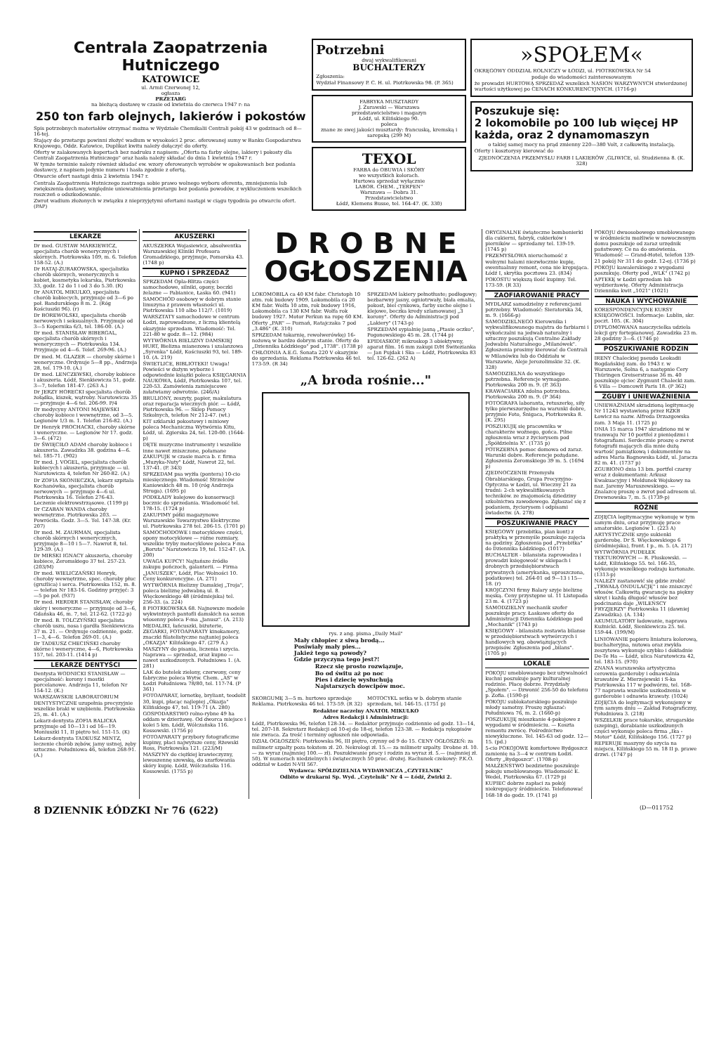Centrala Zaopatrzenia Hutniczego
KATOWICE
ul. Armii Czerwonej 12,
ogłasza
PRZETARG
na bieżącą dostawę w czasie od kwietnia do czerwca 1947 r: na
250 ton farb olejnych, lakierów i pokostów
Spis potrzebnych materiałów otrzymać można w Wydziale Chemikalii Centrali pokój 43 w godzinach od 8—16-tej.
Stający do przetargu powinni złożyć wadium w wysokości 2 proc. oferowanej sumy w Banku Gospodarstwa Krajowego, Oddz. Katowice, Duplikat kwitu należy dołączyć do oferty.
Oferty w zalakowanych kopertach bez nadruku z napisem: „Oferta na farby olejne, lakiery i pokosty dla Centrali Zaopatrzenia Hutniczego" oraz hasła należy składać do dnia 1 kwietnia 1947 r.
W tymże terminie należy również składać ew. wzory oferowanych wyrobów w opakowaniach bez podania dostawcy, z napisem jedynie numeru i hasła zgodnie z ofertą.
Otwarcie ofert nastąpi dnia 2 kwietnia 1947 r.
Centrala Zaopatrzenia Hutniczego zastrzega sobie prawo wolnego wyboru oferenta, zmniejszenia lub zwiększenia dostawy, względnie unieważnienia przetargu bez podania powodów, z wykluczeniem wszelkich roszczeń o odszkodowanie.
Zwrot wadium złożonych w związku z nieprzyjętymi ofertami nastąpi w ciągu tygodnia po otwarciu ofert. (PAP)
Potrzebni
dwaj wykwalifikowani
BUCHALTERZY
Zgłoszenia:
Wydział Finansowy P. C. H. ul. Piotrkowska 98. (P. 365)
FABRYKA MUSZTARDY
J. Żurawski — Warszawa
przedstawicielstwo i magazyn
Łódź, ul. Kilińskiego 90.
poleca
znane ze swej jakości musztardy: francuską, kremską i sarepską (299 M)
TEXOL
FARBA do OBUWIA i SKÓRY
we wszystkich kolorach.
Hurtowa sprzedaż wyłącznie
LABOR. CHEM. „TERPEN"
Warszawa — Dobra 31.
Przedstawicielstwo
Łódź, Klemens Busse, tel. 164-47. (K. 330)
»SPOŁEM«
OKRĘGOWY ODDZIAŁ ROLNICZY w ŁODZI, ul. PIOTRKOWSKA Nr 54
podaje do wiadomości zainteresowanym
że prowadzi HURTOWĄ SPRZEDAŻ wszelkich NASION WARZYWNYCH stwierdzonej wartości użytkowej po CENACH KONKURENCYJNYCH. (1716-p)
Poszukuje się:
2 lokomobile po 100 lub więcej HP każda, oraz 2 dynamomaszyn
o takiej samej mocy na prąd zmienny 220—380 Volt, z całkowitą instalacją.
Oferty i kosztorysy kierować do
ZJEDNOCZENIA PRZEMYSŁU FARB I LAKIERÓW ,GLIWICE, ul. Studzienna 8. (K. 328)
LEKARZE
Dr med. GUSTAW MARKIEWICZ, specjalista chorób wenerycznych i skórnych. Piotrkowska 109, m. 6. Telefon 158-52. (A.)
Dr RATAJ-ŻURAKOWSKA, specjalistka chorób skórnych, wenerycznych u kobiet, kosmetyka lekarska, Piotrkowska 33, godz. 12 do 1 i od 3 do 5.30. (R)
Dr ANATOL MIKULKO, specjalista chorób kobiecych, przyjmuje od 3—6 po poł. Bandurskiego 8 m. 2. (Róg Kościuszki 96). (r)
Dr BOREWOLSKI, specjalista chorób nerwowych i seksualnych. Przyjmuje od 3—5 Kopernika 6/3, tel. 186-00. (A.)
Dr med. STANISŁAW BIBERGAL, specjalista chorób skórnych i wenerycznych — Piotrkowska 134. Przyjmuje od 4—6. Telef. 269-96. (A.)
Dr med. M. GLAZER — choroby skórne i weneryczne. Ordynuje 5—8 pp., Andrzeja 28, tel. 179-10. (A.)
Dr med. LENCZEWSKI, choroby kobiece i akuszeria. Łódź, Sienkiewicza 51, godz. 3—7, telefon 181-47. (263 A.)
Dr JERZY HORECKI specjalista chorób żołądka, kiszek, wątroby. Narutowicza 35 — przyjmuje 4—6 tel. 206-99. P/4
Dr medycyny ANTONI MAJEWSKI choroby kobiece i wewnętrzne, od 3—5. Legionów 1/3 m. 1. Telefon 216-82. (A.)
Dr Henryk PROCHACKI, choroby skórne i weneryczne. — Legionów Nr 17. godz. 3—6. (472)
Dr ŚWIĘCIŁO ADAM choroby kobiece i akuszeria. Zawadzka 38. godzina 4—6. tel. 185-71. (902)
Dr med. J. VOGEL, specjalista chorób kobiecych i akuszeria, przyjmuje — ul. Narutowicza 4, telefon Nr 260-82. (A.)
Dr ZOFIA SKONIECZKA, lekarz szpitala Kochanówka, specjalista chorób nerwowych — przyjmuje 4—6 ul. Piotrkowska 16. Telefon 276-43. Leczenie elektrowstrząsowe. (1199 p)
Dr CZABAN WANDA choroby wewnętrzne. Piotrkowska 203. — Powróciła. Godz. 3—5. Tel. 147-38. (Kr. 207)
Dr med. M. ZAURMAN, specjalista chorób skórnych i wenerycznych, przyjmuje 8—10 i 5—7. Nawrot 8, tel. 129-39. (A.)
Dr MIRSKI IGNACY akuszeria, choroby kobiece, Żeromskiego 37 tel. 257-23. (203/M)
Dr med. WIELICZAŃSKI Henryk, choroby wewnętrzne, spec. choroby płuc (gruźlica) i serca. Piotrkowska 152, m. 8. — telefon Nr 183-16. Godziny przyjęć: 3—5 po poł. (937)
Dr med. HERDER STANISŁAW, choroby skóry i weneryczne — przyjmuje od 3—6, Gdańska 46, m. 7, tel. 212-62. (1722-p)
Dr med. B. TOLCZYŃSKI specjalista chorób uszu, nosa i gardła Sienkiewicza 37 m. 21. — Ordynuje codziennie, godz. 1—3, 4—6. Telefon 269-01. (A.)
Dr TADEUSZ CHECIŃSKI choroby skórne i weneryczne, 4—6, Piotrkowska 157, tel. 203-11. (1414 p)
LEKARZE DENTYŚCI
Dentysta WODNICKI STANISŁAW — specjalność: korony i mostki porcelanowe. Andrzeja 11, telefon Nr 154-12. (K.)
WARSZAWSKIE LABORATORIUM DENTYSTYCZNE uzupełnia precyzyjnie wszelkie braki w uzębieniu. Piotrkowska 25, m. 41. (A.)
Lekarz-dentysta ZOFIA BALICKA przyjmuje od 10—13 i od 16—19. Moniuszki 11, II piętro tel. 151-15. (K)
Lekarz-dentysta TADEUSZ MINTZ, leczenie chorób zębów, jamy ustnej, zęby sztuczne. Południowa 46, telefon 268-91. (A.)
AKUSZERKI
AKUSZERKA Wojasiewicz, absolwentka Warszawskiej Kliniki Profesora Gromadzkiego, przyjmuje, Pomorska 43. (1748 p)
KUPNO i SPRZEDAŻ
SPRZEDAM Opla-Blitza części samochodowe, silniki, opony, beczki żelazne — Pabianice, Łaska 60. (941)
SAMOCHÓD osobowy w dobrym stanie limuzyna z prawem własności ul. Piotrkowska 110 albo 112/7. (1019)
WARSZTATY samochodowe w centrum Łodzi, zaprowadzone, z liczną klientelą okazyjnie sprzedam. Wiadomość: Tel. 221-80 w godz. 8—12. (984)
WYTWÓRNIA BIELIZNY DAMSKIEJ HURT, Bielizna mianezowa i szalanzowa „Syrenka" Łódź, Kościuszki 93, tel. 189-10. (A. 219)
ŚWIETLICE, BIBLIOTEKI! Uwaga! Powieści w dużym wyborze i odpowiednie książki poleca KSIĘGARNIA NAUKOWA, Łódź, Piotrkowska 107, tel. 220-53. Zamówienia zamiejscowe załatwiamy odwrotnie. (246/A)
BRULIONY, zeszyty, papier, makulatura oraz reparacja wiecznych piór. — Łódź, Piotrkowska 96. — Sklep Pomocy Szkolnych, telefon Nr 212-47. (wł.)
KIT szklarski pokostowy i miniowy poleca Mechaniczna Wytwórnia Kitu, Łódź, ul. Zgierska 24, tel. 120-00. (1644-p)
DĘTE muzyczne instrumenty i wszelkie inne nawet zniszczone, połamane ZAKUPUJE w czasie marca b. r. firma „Muzyka-Nuty" Łódź, Nawrot 22, tel. 137-41. (P. 343)
SPRZEDAM psa wyżła (pontera) 10-cio miesięcznego. Wiadomość Strzelców Kaniowskich 48 m. 10 (róg Andrzeja Struga). (1695 p)
PODKŁADY kolejowe do konserwacji bocznic do sprzedania. Wiadomość tel. 178-15. (1724 p)
ZAKUPIMY półki magazynowe Warszawskie Towarzystwo Elektryczne ul. Piotrkowska 278 tel. 206-15. (1701 p)
SAMOCHODOWE i motocyklowe części, opony motocyklowe — różne rozmiary, wszelkie tryby motocyklowe poleca F-ma „Boruta" Narutowicza 19, tel. 152-47. (A. 200)
UWAGA KUPCY! Najtańsze źródło zakupu pończoch, galanterii. — Firma „JANUSZEK", Łódź, Plac Wolności 10. Ceny konkurencyjne. (A. 271)
WYTWÓRNIA Bielizny Damskiej „Troja", poleca bieliznę jedwabną ul. 8. Więckowskiego 48 (śródmiejska) tel. 256-33. (a. 224)
8 PIOTRKOWSKA 68. Najnowsze modele wykwintnych pantofli damskich na sezon wiosenny poleca F-ma „Janusz". (A. 213)
MEDALIKI, łańcuszki, biżuterie, ZEGARKI, FOTOAPARATY kinokamery, znaczki filatelistyczne najtaniej poleca „OKAZJA" Kilińskiego 47. (279 A.)
MASZYNY do pisania, liczenia i szycia. Naprawa — sprzedaż, oraz kupno — nawet uszkodzonych. Południowa 1. (A. 281)
LAK do butelek zielony, czerwony, ceny fabryczne poleca Wytw. Chem. „AS" w Łodzi Południowa 78/80, tel. 117-74. (P 361)
FOTOAPARAT, lornetkę, bryliant, teodolit 30, kupi, płacąc najlepiej „Okazja" Kilińskiego 47, tel. 119-71 (A. 280)
GOSPODARSTWO rolno-rybne 49 ha oddam w dzierżawę. Od dworca miejsce i kolei 5 km. Łódź, Wólczańska 116. Kossowski. (1756 p)
FOTOAPARATY przybory fotograficzne kupimy, płaci najwyższe ceny, Rżewski Ross, Piotrkowska 121. (223/M)
MASZYNY do ciężkiej krawieczyzny, lewoszennę szewską, do szarfowania skóry kupię. Łódź, Wólczańska 116. Kossowski. (1755 p)
D R O B N E
OGŁOSZENIA
LOKOMOBILA ca 40 KM fabr. Christoph 10 atm. rok budowy 1909. Lokomobila ca 20 KM fabr. Wolfa 10 atm, rok budowy 1916, Lokomobila ca 130 KM fabr. Wolfa rok budowy 1927. Motor Perkun na ropę 60 KM. Oferty „PAR" — Poznań, Ratajczaka 7 pod „3.486" (K. 310)
SPRZEDAM tokarnię, rewolwerówkę) 16-nożową w bardzo dobrym stanie. Oferty do „Dziennika Łódzkiego" pod „1738". (1738 p)
CHŁODNIA A.E.G. Sonata 220 V okazyjnie do sprzedania. Reklama Piotrkowska 46 tel. 173-59. (R 34)
SPRZEDAM lakiery pełnotłuste; podłogowy; bezbarwny jasny, ogniotrwały, biała emalia, pokost, biel cynkowa, farby suche olejne i klejowe, beczka kredy szlamowanej „3 korony". Oferty do Administracji pod „Lakiery" (1743-p)
SPRZEDAM sypialnię jasną „Ptasie oczko", Pogonowskiego 45 m. 28. (1744 p)
EPIDIASKOP, mikroskop 3 obiektywny, aparat film. 16 mm zakupi D/H Świtezianka — Jan Pujdak i Ska — Łódź, Piotrkowska 83 tel. 126-62. (262 A)
„A broda rośnie..."
rys. z ang. pisma „Daily Mail"
Mały chłopiec z siwą brodą...
Posiwiały mały pies...
Jakież tego są powody?
Gdzie przyczyna tego jest?!
Rzecz się prosto rozwiązuje,
Bo od świtu aż po noc
Pies i dziecię wysłuchują
Najstarszych dowcipów moc.
SKORGUMĘ 3—5 m. hurtowo sprzedaje Reklama. Piotrkowska 46 tel. 173-59. (R 32)
MOTOCYKL setka w b. dobrym stanie sprzedam, tel. 146-15. (1751 p)
Redaktor naczelny ANATOL MIKULKO
Adres Redakcji i Administracji:
Łódź, Piotrkowska 96, telefon 128-34. — Redaktor przyjmuje codziennie od godz. 13—14, tel. 207-18. Sekretarz Redakcji od 10-ej do 18-ej, telefon 123-38. — Redakcja rękopisów nie zwraca. Za treść i terminy ogłoszeń nie odpowiada.
DZIAŁ OGŁOSZEŃ: Piotrkowska 96, III piętro, czynny od 9 do 15. CENY OGŁOSZEŃ: za milimetr szpalty poza tekstem zł. 20. Nekrologi zł. 15.— za milimetr szpalty. Drobne zł. 10.— za wyraz (najmniej 100.— zł). Poszukiwanie pracy i rodzin za wyraz zł. 5.— (najmniej zł. 50). W numerach niedzielnych i świątecznych 50 proc. drożej. Rachunek czekowy: P.K.O. oddział w Łodzi N-VII 567.
Wydawca: SPÓŁDZIELNIA WYDAWNICZA „CZYTELNIK"
Odbito w drukarni Sp. Wyd. „Czytelnik" Nr 4 — Łódź, Żwirki 2.
ORYGINALNE świąteczne bombonierki dla cukierni, fabryk, cukierków i pierników — sprzedamy tel. 139-19. (1745 p)
PRZEMYSŁOWA nieruchomość z wolnymi halami niezwłocznie kupię, ewentualnny remont, cena nie krępująca. Łódź I, skrytka pocztowa 23. (834)
POKOSTU większą ilość kupimy. Tel. 173-59. (R 33)
ZAOFIAROWANIE PRACY
MYDLARZ samodzielny z referencjami potrzebny. Wiadomość: Sieratorska 34, m. 9. (1666-p)
SAMODZIELNEGO Kierownika i wykwalifikowanego majstra do farbiarni i wykończalni na jedwab naturalny i sztuczny poszukują Centralne Zakłady Jedwabiu Naturalnego „Milanówek". Zgłoszenia prosimy kierować do Centrali w Milanówku lub do Oddziału w Warszawie, Aleje Jerozolimskie 32. (K. 328)
SAMODZIELNA do wszystkiego potrzebna. Referencje wymagane. Piotrkowska 200 m. 9. (P. 363)
KRAWACIARKA zdolna potrzebna. Piotrkowska 200 m. 9. (P 364)
FOTOGRAFA laboranta, retuszerkę, siły tylko pierwszorzędne na warunki dobre, przyjmie Foto, Śnigaca, Piotrkowska 8. (K. 295)
POSZUKUJĘ się pracownika w charakterze woźnego, gońca. Pilne zgłoszenia wraz z życiorysem pod „Spółdzielnia X". (1735 p)
POTRZEBNA pomoc domowa od zaraz. Warunki dobre. Referencje pożądane. Zgłoszenia Żeromskiego 39 m. 5. (1694 p)
ZJEDNOCZENIE Przemysłu Obrabiarskiego, Grupa Precyzyjno-Optyczna w Łodzi, ul. Wieczny 21 za trudni: 2-ch wykwalifikowanych techników. ze znajomością dziedziny szkolnictwa zawodowego. Zgłaszać się z podaniem, życiorysem i odpisami świadectw. (A. 278)
POSZUKIWANIE PRACY
KSIĘGOWY (przebitka, plan kont) z praktyką w przemyśle poszukuje zajęcia na godziny. Zgłoszenia pod „Przebitka" do Dziennika Łódzkiego. (1017)
BUCHALTER - bilansista zaprowadza i prowadzi księgowość w sklepach i drobnych przedsiębiorstwach prywatnych (amerykanka, uproszczona, podatkowe) tel. 264-01 od 9—13 i 15—18. (r)
KROJCZYNI firmy Balary szyje bieliznę męską. Ceny przystępne ul. 11 Listopada 23 m. 4. (1723 p)
SAMODZIELNY mechanik szofer poszukuje pracy. Łaskawe oferty do Administracji Dziennika Łódzkiego pod „Mechanik" (1743 p)
KSIĘGOWY - bilansista zestawia bilanse w przedsiębiorstwach wytwórczych i handlowych wg. obowiązujących przepisów. Zgłoszenia pod „bilans". (1705 p)
LOKALE
POKOJU umeblowanego bez używalności kuchni poszukuje pary kulturalnej rodzinie. Płacę dobrze. Przydziały „Społem". — Dzwonić 256-50 do telefonu p. Zofia. (1590-p)
POKOJU sublokatorskiego poszukuje młody samotny. Proszę zgłaszać: Południowa 76, m. 2. (1660-p)
POSZUKUJĘ mieszkanie 4-pokojowe z wygodami w śródmieściu. — Koszta remontu zwrócę. Pośrednictwo niewykluczone. Tel. 145-63 od godz. 12—15. (pd.)
5-cio POKOJOWE komfortowe Bydgoszcz zamienię na 3—4 w centrum Łodzi. Oferty „Bydgoszcz". (1708-p)
MAŁŻEŃSTWO bezdzietne poszukuje pokoju umeblowanego. Wiadomość E. Wedel, Piotrkowska 67. (1729 p)
KUPIEC dobrze zapłaci za pokój niekrepujący śródmieście. Telefonować 168-18 do godz. 19. (1741 p)
POKOJU dwuosobowego umeblowanego w śródmieściu możliwie w nowoczesnym domu poszukuje od zaraz urzędnik państwowy. Ce na do omówienia. Wiadomość — Grand-Hotel, telefon 139-21 pokój Nr 311 do godz. 12-ej. (1736 p)
POKOJU kawalerskiego z wygodami poszukuję. Oferty pod „WLK" (1742 p)
APTEKĘ w Łodzi sprzedam lub wydzierżawię. Oferty Administracja Dziennika kwit „1021" (1021)
NAUKA i WYCHOWANIE
KORESPONDENCYJNE KURSY KSIĘGOWOŚCI. Informacje: Lublin, skr. poczt. 105. (K. 304)
DYPLOMOWANA nauczycielka udziela lekcji gry fortepianowej. Zawadzka 23 m. 28 godziny 3—6. (1746 p)
POSZUKIWANIE RODZIN
IRENY Chaleckiej pseudo Leokadii Bogdańskiej zam. do 1943 r. w Warszawie, Solna 6, a następnie Cery Thüringen Greiserstrasse 36 m. 40 poszukuje ojciec Zygmunt Chalecki zam. 6 Villa — Domcowit Paris 18. (P 362)
ZGUBY i UNIEWAŻNIENIA
UNIEWAŻNIAM skradzioną legitymację Nr 11243 wystawioną przez RZKB Łowicz na nazw. Alfreda Drzazgowska zam. 3 Maja 11. (1725 p)
DNIA 15 marca 1947 skradziono mi w tramwaju Nr 10 portfel z pieniędzmi i fotografiami. Serdecznie proszę o zwrot fotografii mających dla mnie dużą wartość pamiątkową i dokumentów na adres Maria Bagnowska Łódź, ul. Jaracza 82 m. 41. (1737 p)
ZGUBIONO dnia 13 bm. portfel czarny wraz z dokumentami: Arkusz Ewakuacyjny i Meldunek Wojskowy na naz. Jaremy Maruszewskiego. — Znalazcę proszę o zwrot pod adresem ul. Drewnowska 7, m. 5. (1739-p)
RÓŻNE
ZDJĘCIA legitymacyjne wykonuję w tym samym dniu, oraz przyjmuję prace amatorskie. Legionów 1. (223 A)
ARTYSTYCZNIE szyje sukienki garderobę. Dr S. Więckowskiego 6 (śródmiejska), front. I p., m. 5. (A. 217)
WYTWÓRNIA PUDEŁEK TEKTUROWYCH — R. Pluskowski. — Łódź, Kilińskiego 55. tel. 166-35, wykonuje wszelkiego rodzaju kartonaże. (1313-p)
NALEŻY zastanowić się gdzie zrobić „TRWAŁĄ ONDULACJĘ" i nie zniszczyć włosów. Całkowitą gwarancję na piękny skręt i każdą długość włosów bez podcinania daje „WILEŃSCY FRYZJERZY" Piotrkowska 11 (dawniej Zawadzka). (A. 134)
AKUMULATORY ładowanie, naprawa Kuźnicki. Łódź, Sienkiewicza 25. tel. 159-44. (199/M)
LINIOWANIE papieru liniatura kolorową, buchalteryjna, nutowa oraz zwykła zeszytowa wykonuje szybko i dokładnie De-Te Ha — Łódź, ulica Narutowicza 42, tel. 183-15. (970)
ZNANA warszawska artystyczna cerownia garderoby i odnawialnia krawatów Z. Mierzejewski i S-ka Piotrkowska 117 w podwórzu, tel. 168-77 naprawia wszelkie uszkodzenia w garderobie i odnawia krawaty. (1024)
ZDJĘCIA do legitymacji wykonujemy w tym samym dniu — Zakład Fotograficzny, Południowa 3. (218)
WSZELKIE prace tokarskie, strugarskie (szeping), dorabianie uszkodzonych części wykonuje poleca firma „Ika - Motor" Łódź, Kilińskiego 156. (1727 p)
REPERUJE maszyny do szycia na miejscu, Kilińskiego 55 m. 18 II p. prawe drzwi. (1747 p)
8 DZIENNIK ŁÓDZKI Nr 76 (622) (D—011752